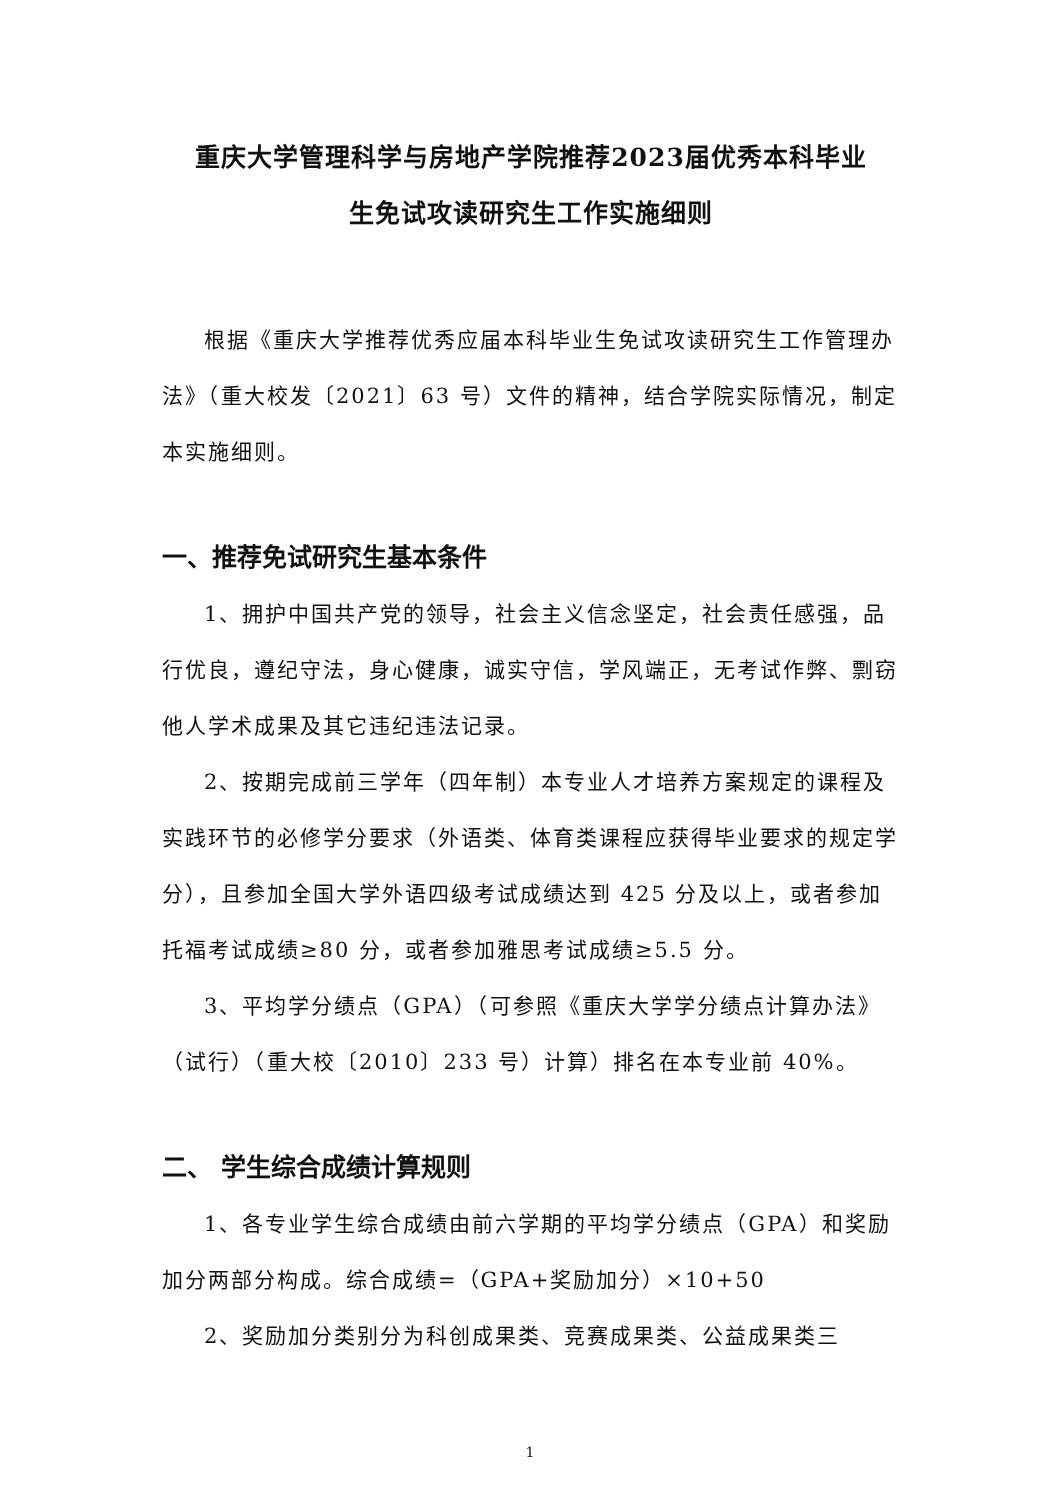重庆大学管理科学与房地产学院推荐2023届优秀本科毕业
生免试攻读研究生工作实施细则
根据《重庆大学推荐优秀应届本科毕业生免试攻读研究生工作管理办法》（重大校发〔2021〕63 号）文件的精神，结合学院实际情况，制定本实施细则。
一、推荐免试研究生基本条件
1、拥护中国共产党的领导，社会主义信念坚定，社会责任感强，品行优良，遵纪守法，身心健康，诚实守信，学风端正，无考试作弊、剽窃他人学术成果及其它违纪违法记录。
2、按期完成前三学年（四年制）本专业人才培养方案规定的课程及实践环节的必修学分要求（外语类、体育类课程应获得毕业要求的规定学分），且参加全国大学外语四级考试成绩达到 425 分及以上，或者参加托福考试成绩≥80 分，或者参加雅思考试成绩≥5.5 分。
3、平均学分绩点（GPA）（可参照《重庆大学学分绩点计算办法》（试行）（重大校〔2010〕233 号）计算）排名在本专业前 40%。
二、 学生综合成绩计算规则
1、各专业学生综合成绩由前六学期的平均学分绩点（GPA）和奖励加分两部分构成。综合成绩=（GPA+奖励加分）×10+50
2、奖励加分类别分为科创成果类、竞赛成果类、公益成果类三
1